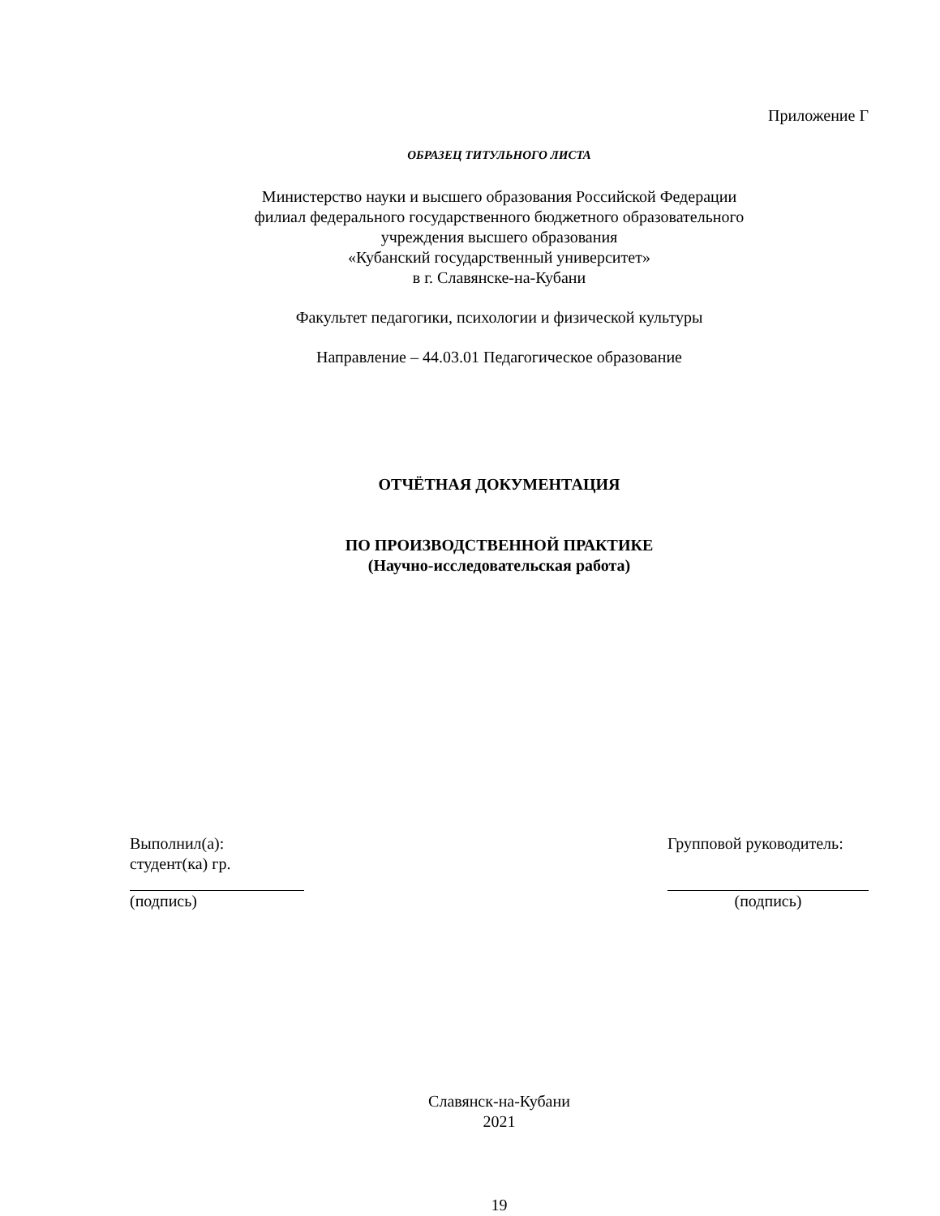Приложение Г
ОБРАЗЕЦ ТИТУЛЬНОГО ЛИСТА
Министерство науки и высшего образования Российской Федерации
филиал федерального государственного бюджетного образовательного
учреждения высшего образования
«Кубанский государственный университет»
в г. Славянске-на-Кубани
Факультет педагогики, психологии и физической культуры
Направление – 44.03.01 Педагогическое образование
ОТЧЁТНАЯ ДОКУМЕНТАЦИЯ
ПО ПРОИЗВОДСТВЕННОЙ ПРАКТИКЕ
(Научно-исследовательская работа)
Выполнил(а):
студент(ка) гр.
(подпись)
Групповой руководитель:
(подпись)
Славянск-на-Кубани
2021
19